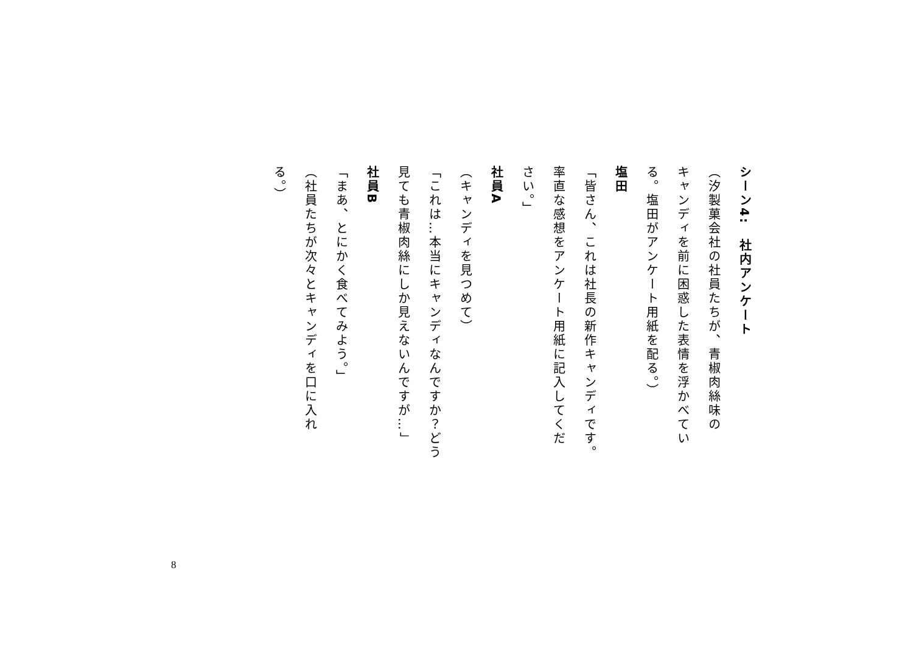シーン4:　社内アンケート
（汐製菓会社の社員たちが、青椒肉絲味の
キャンディを前に困惑した表情を浮かべてい
る。塩田がアンケート用紙を配る。）
塩田
「皆さん、これは社長の新作キャンディです。
率直な感想をアンケート用紙に記入してくだ
さい。」
社員A
（キャンディを見つめて）
「これは…本当にキャンディなんですか？どう
見ても青椒肉絲にしか見えないんですが…」
社員B
「まあ、とにかく食べてみよう。」
（社員たちが次々とキャンディを口に入れ
る。）
8